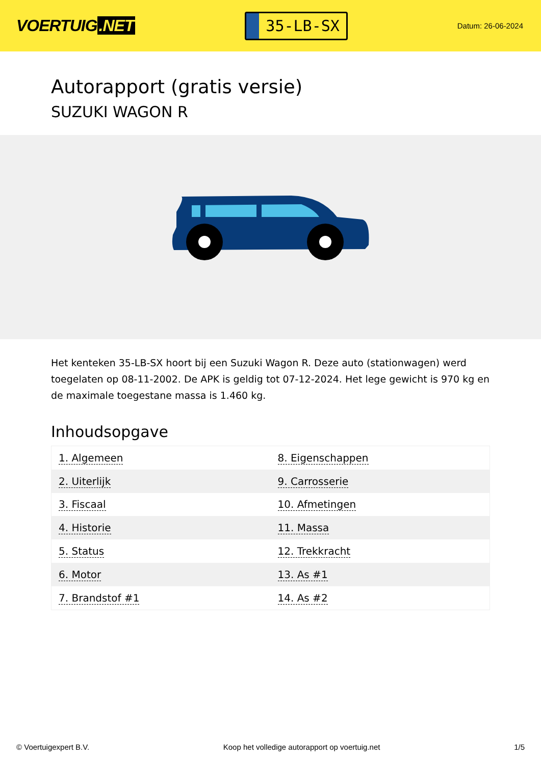VOERTUIG.NET
35-LB-SX
Datum: 26-06-2024
Autorapport (gratis versie)
SUZUKI WAGON R
Het kenteken 35-LB-SX hoort bij een Suzuki Wagon R. Deze auto (stationwagen) werd toegelaten op 08-11-2002. De APK is geldig tot 07-12-2024. Het lege gewicht is 970 kg en de maximale toegestane massa is 1.460 kg.
Inhoudsopgave
| 1. Algemeen | 8. Eigenschappen |
| 2. Uiterlijk | 9. Carrosserie |
| 3. Fiscaal | 10. Afmetingen |
| 4. Historie | 11. Massa |
| 5. Status | 12. Trekkracht |
| 6. Motor | 13. As #1 |
| 7. Brandstof #1 | 14. As #2 |
© Voertuigexpert B.V. Koop het volledige autorapport op voertuig.net 1/5